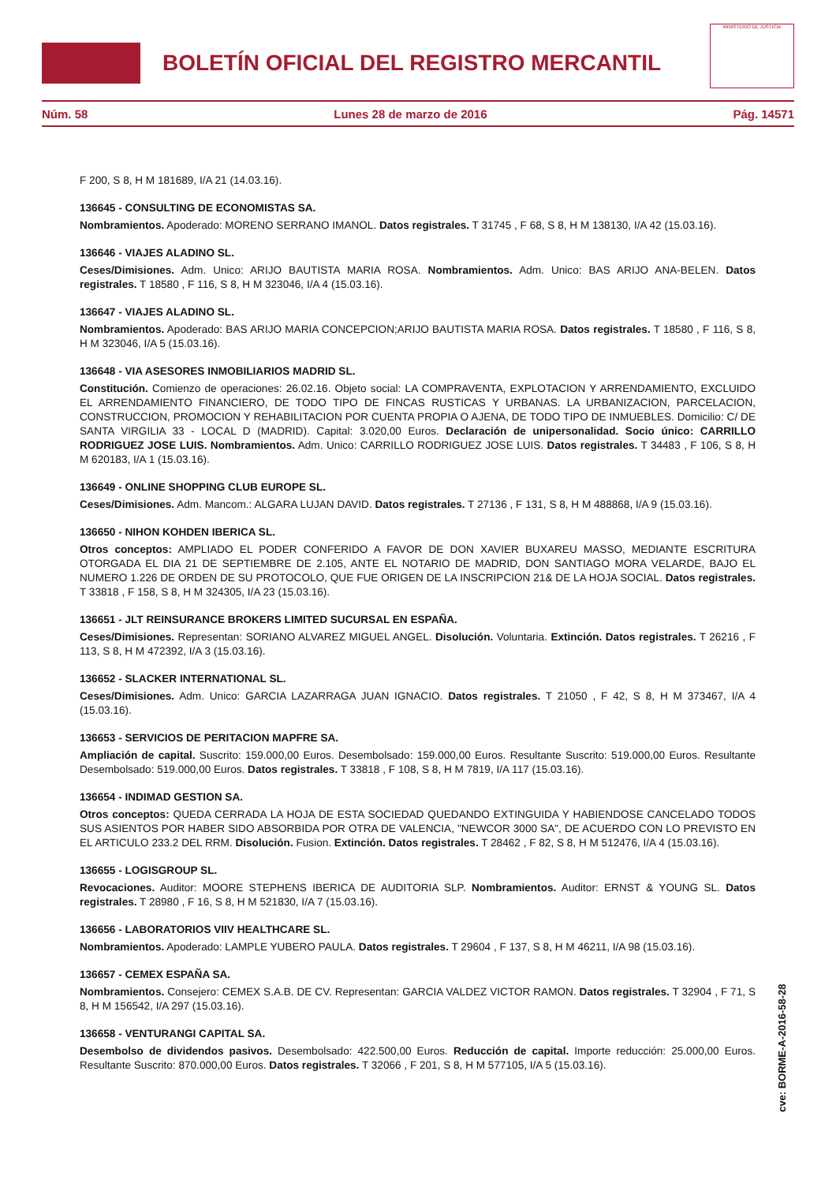BOLETÍN OFICIAL DEL REGISTRO MERCANTIL
MINISTERIO DE JUSTICIA
Núm. 58 Lunes 28 de marzo de 2016 Pág. 14571
F 200, S 8, H M 181689, I/A 21 (14.03.16).
136645 - CONSULTING DE ECONOMISTAS SA.
Nombramientos. Apoderado: MORENO SERRANO IMANOL. Datos registrales. T 31745 , F 68, S 8, H M 138130, I/A 42 (15.03.16).
136646 - VIAJES ALADINO SL.
Ceses/Dimisiones. Adm. Unico: ARIJO BAUTISTA MARIA ROSA. Nombramientos. Adm. Unico: BAS ARIJO ANA-BELEN. Datos registrales. T 18580 , F 116, S 8, H M 323046, I/A 4 (15.03.16).
136647 - VIAJES ALADINO SL.
Nombramientos. Apoderado: BAS ARIJO MARIA CONCEPCION;ARIJO BAUTISTA MARIA ROSA. Datos registrales. T 18580 , F 116, S 8, H M 323046, I/A 5 (15.03.16).
136648 - VIA ASESORES INMOBILIARIOS MADRID SL.
Constitución. Comienzo de operaciones: 26.02.16. Objeto social: LA COMPRAVENTA, EXPLOTACION Y ARRENDAMIENTO, EXCLUIDO EL ARRENDAMIENTO FINANCIERO, DE TODO TIPO DE FINCAS RUSTICAS Y URBANAS. LA URBANIZACION, PARCELACION, CONSTRUCCION, PROMOCION Y REHABILITACION POR CUENTA PROPIA O AJENA, DE TODO TIPO DE INMUEBLES. Domicilio: C/ DE SANTA VIRGILIA 33 - LOCAL D (MADRID). Capital: 3.020,00 Euros. Declaración de unipersonalidad. Socio único: CARRILLO RODRIGUEZ JOSE LUIS. Nombramientos. Adm. Unico: CARRILLO RODRIGUEZ JOSE LUIS. Datos registrales. T 34483 , F 106, S 8, H M 620183, I/A 1 (15.03.16).
136649 - ONLINE SHOPPING CLUB EUROPE SL.
Ceses/Dimisiones. Adm. Mancom.: ALGARA LUJAN DAVID. Datos registrales. T 27136 , F 131, S 8, H M 488868, I/A 9 (15.03.16).
136650 - NIHON KOHDEN IBERICA SL.
Otros conceptos: AMPLIADO EL PODER CONFERIDO A FAVOR DE DON XAVIER BUXAREU MASSO, MEDIANTE ESCRITURA OTORGADA EL DIA 21 DE SEPTIEMBRE DE 2.105, ANTE EL NOTARIO DE MADRID, DON SANTIAGO MORA VELARDE, BAJO EL NUMERO 1.226 DE ORDEN DE SU PROTOCOLO, QUE FUE ORIGEN DE LA INSCRIPCION 21& DE LA HOJA SOCIAL. Datos registrales. T 33818 , F 158, S 8, H M 324305, I/A 23 (15.03.16).
136651 - JLT REINSURANCE BROKERS LIMITED SUCURSAL EN ESPAÑA.
Ceses/Dimisiones. Representan: SORIANO ALVAREZ MIGUEL ANGEL. Disolución. Voluntaria. Extinción. Datos registrales. T 26216 , F 113, S 8, H M 472392, I/A 3 (15.03.16).
136652 - SLACKER INTERNATIONAL SL.
Ceses/Dimisiones. Adm. Unico: GARCIA LAZARRAGA JUAN IGNACIO. Datos registrales. T 21050 , F 42, S 8, H M 373467, I/A 4 (15.03.16).
136653 - SERVICIOS DE PERITACION MAPFRE SA.
Ampliación de capital. Suscrito: 159.000,00 Euros. Desembolsado: 159.000,00 Euros. Resultante Suscrito: 519.000,00 Euros. Resultante Desembolsado: 519.000,00 Euros. Datos registrales. T 33818 , F 108, S 8, H M 7819, I/A 117 (15.03.16).
136654 - INDIMAD GESTION SA.
Otros conceptos: QUEDA CERRADA LA HOJA DE ESTA SOCIEDAD QUEDANDO EXTINGUIDA Y HABIENDOSE CANCELADO TODOS SUS ASIENTOS POR HABER SIDO ABSORBIDA POR OTRA DE VALENCIA, "NEWCOR 3000 SA", DE ACUERDO CON LO PREVISTO EN EL ARTICULO 233.2 DEL RRM. Disolución. Fusion. Extinción. Datos registrales. T 28462 , F 82, S 8, H M 512476, I/A 4 (15.03.16).
136655 - LOGISGROUP SL.
Revocaciones. Auditor: MOORE STEPHENS IBERICA DE AUDITORIA SLP. Nombramientos. Auditor: ERNST & YOUNG SL. Datos registrales. T 28980 , F 16, S 8, H M 521830, I/A 7 (15.03.16).
136656 - LABORATORIOS VIIV HEALTHCARE SL.
Nombramientos. Apoderado: LAMPLE YUBERO PAULA. Datos registrales. T 29604 , F 137, S 8, H M 46211, I/A 98 (15.03.16).
136657 - CEMEX ESPAÑA SA.
Nombramientos. Consejero: CEMEX S.A.B. DE CV. Representan: GARCIA VALDEZ VICTOR RAMON. Datos registrales. T 32904 , F 71, S 8, H M 156542, I/A 297 (15.03.16).
136658 - VENTURANGI CAPITAL SA.
Desembolso de dividendos pasivos. Desembolsado: 422.500,00 Euros. Reducción de capital. Importe reducción: 25.000,00 Euros. Resultante Suscrito: 870.000,00 Euros. Datos registrales. T 32066 , F 201, S 8, H M 577105, I/A 5 (15.03.16).
cve: BORME-A-2016-58-28